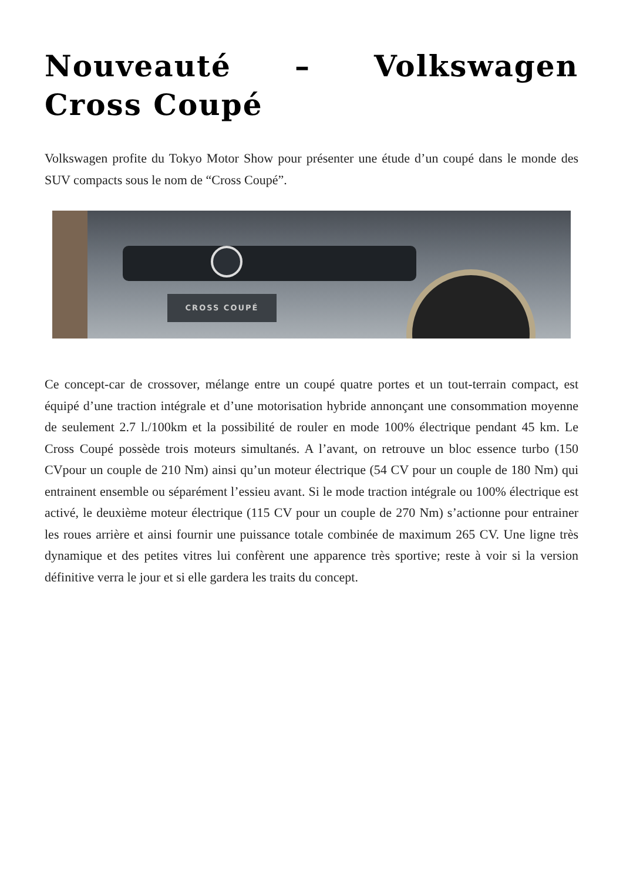Nouveauté – Volkswagen Cross Coupé
Volkswagen profite du Tokyo Motor Show pour présenter une étude d’un coupé dans le monde des SUV compacts sous le nom de “Cross Coupé”.
CROSS COUPÉ
Ce concept-car de crossover, mélange entre un coupé quatre portes et un tout-terrain compact, est équipé d’une traction intégrale et d’une motorisation hybride annonçant une consommation moyenne de seulement 2.7 l./100km et la possibilité de rouler en mode 100% électrique pendant 45 km. Le Cross Coupé possède trois moteurs simultanés. A l’avant, on retrouve un bloc essence turbo (150 CVpour un couple de 210 Nm) ainsi qu’un moteur électrique (54 CV pour un couple de 180 Nm) qui entrainent ensemble ou séparément l’essieu avant. Si le mode traction intégrale ou 100% électrique est activé, le deuxième moteur électrique (115 CV pour un couple de 270 Nm) s’actionne pour entrainer les roues arrière et ainsi fournir une puissance totale combinée de maximum 265 CV. Une ligne très dynamique et des petites vitres lui confèrent une apparence très sportive; reste à voir si la version définitive verra le jour et si elle gardera les traits du concept.